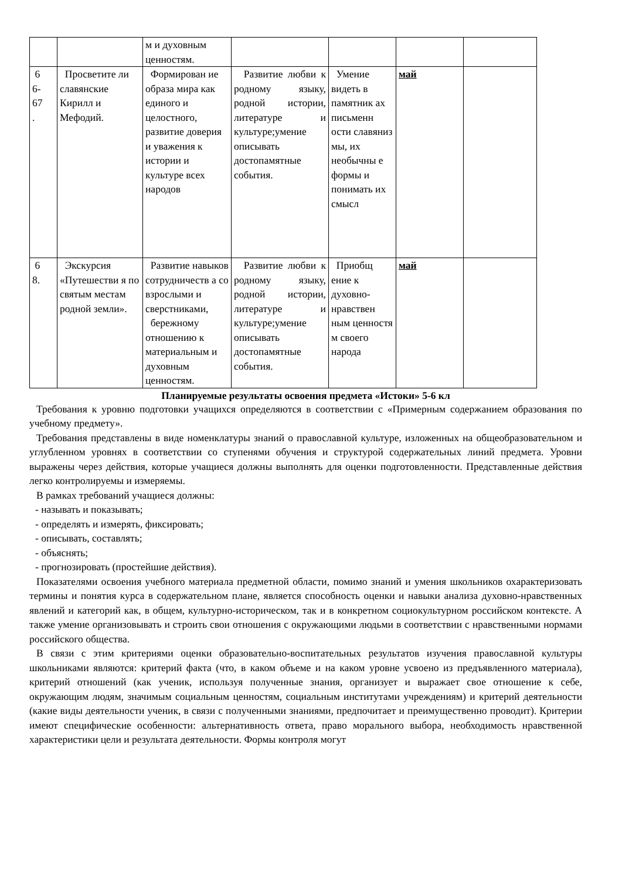| | | м и духовным ценностям. | | | | |
| 6 6- 67 . | Просветите ли славянские Кирилл и Мефодий. | Формирован ие образа мира как единого и целостного, развитие доверия и уважения к истории и культуре всех народов | Развитие любви к родному языку, родной истории, литературе и культуре;умение описывать достопамятные события. | Умение видеть в памятник ах письменн ости славяниз мы, их необычны е формы и понимать их смысл | май | |
| 6 8. | Экскурсия «Путешестви я по святым местам родной земли». | Развитие навыков сотрудничеств а со взрослыми и сверстниками, бережному отношению к материальным и духовным ценностям. | Развитие любви к родному языку, родной истории, литературе и культуре;умение описывать достопамятные события. | Приобщ ение к духовно-нравствен ным ценностя м своего народа | май | |
Планируемые результаты освоения предмета «Истоки» 5-6 кл
Требования к уровню подготовки учащихся определяются в соответствии с «Примерным содержанием образования по учебному предмету».
Требования представлены в виде номенклатуры знаний о православной культуре, изложенных на общеобразовательном и углубленном уровнях в соответствии со ступенями обучения и структурой содержательных линий предмета. Уровни выражены через действия, которые учащиеся должны выполнять для оценки подготовленности. Представленные действия легко контролируемы и измеряемы.
В рамках требований учащиеся должны:
- называть и показывать;
- определять и измерять, фиксировать;
- описывать, составлять;
- объяснять;
- прогнозировать (простейшие действия).
Показателями освоения учебного материала предметной области, помимо знаний и умения школьников охарактеризовать термины и понятия курса в содержательном плане, является способность оценки и навыки анализа духовно-нравственных явлений и категорий как, в общем, культурно-историческом, так и в конкретном социокультурном российском контексте. А также умение организовывать и строить свои отношения с окружающими людьми в соответствии с нравственными нормами российского общества.
В связи с этим критериями оценки образовательно-воспитательных результатов изучения православной культуры школьниками являются: критерий факта (что, в каком объеме и на каком уровне усвоено из предъявленного материала), критерий отношений (как ученик, используя полученные знания, организует и выражает свое отношение к себе, окружающим людям, значимым социальным ценностям, социальным институтами учреждениям) и критерий деятельности (какие виды деятельности ученик, в связи с полученными знаниями, предпочитает и преимущественно проводит). Критерии имеют специфические особенности: альтернативность ответа, право морального выбора, необходимость нравственной характеристики цели и результата деятельности. Формы контроля могут